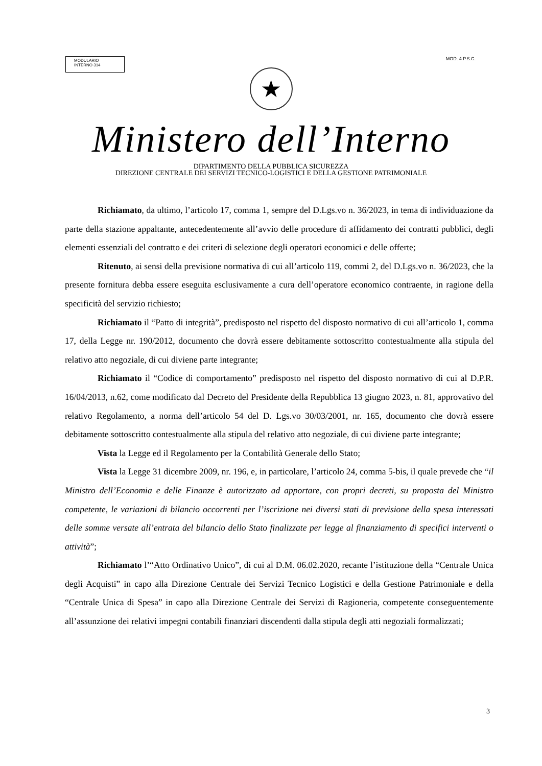MODULARIO
INTERNO 314
MOD. 4 P.S.C.
★
Ministero dell’Interno
DIPARTIMENTO DELLA PUBBLICA SICUREZZA
DIREZIONE CENTRALE DEI SERVIZI TECNICO-LOGISTICI E DELLA GESTIONE PATRIMONIALE
Richiamato, da ultimo, l’articolo 17, comma 1, sempre del D.Lgs.vo n. 36/2023, in tema di individuazione da parte della stazione appaltante, antecedentemente all’avvio delle procedure di affidamento dei contratti pubblici, degli elementi essenziali del contratto e dei criteri di selezione degli operatori economici e delle offerte;
Ritenuto, ai sensi della previsione normativa di cui all’articolo 119, commi 2, del D.Lgs.vo n. 36/2023, che la presente fornitura debba essere eseguita esclusivamente a cura dell’operatore economico contraente, in ragione della specificità del servizio richiesto;
Richiamato il “Patto di integrità”, predisposto nel rispetto del disposto normativo di cui all’articolo 1, comma 17, della Legge nr. 190/2012, documento che dovrà essere debitamente sottoscritto contestualmente alla stipula del relativo atto negoziale, di cui diviene parte integrante;
Richiamato il “Codice di comportamento” predisposto nel rispetto del disposto normativo di cui al D.P.R. 16/04/2013, n.62, come modificato dal Decreto del Presidente della Repubblica 13 giugno 2023, n. 81, approvativo del relativo Regolamento, a norma dell’articolo 54 del D. Lgs.vo 30/03/2001, nr. 165, documento che dovrà essere debitamente sottoscritto contestualmente alla stipula del relativo atto negoziale, di cui diviene parte integrante;
Vista la Legge ed il Regolamento per la Contabilità Generale dello Stato;
Vista la Legge 31 dicembre 2009, nr. 196, e, in particolare, l’articolo 24, comma 5-bis, il quale prevede che “il Ministro dell’Economia e delle Finanze è autorizzato ad apportare, con propri decreti, su proposta del Ministro competente, le variazioni di bilancio occorrenti per l’iscrizione nei diversi stati di previsione della spesa interessati delle somme versate all’entrata del bilancio dello Stato finalizzate per legge al finanziamento di specifici interventi o attività”;
Richiamato l’“Atto Ordinativo Unico”, di cui al D.M. 06.02.2020, recante l’istituzione della “Centrale Unica degli Acquisti” in capo alla Direzione Centrale dei Servizi Tecnico Logistici e della Gestione Patrimoniale e della “Centrale Unica di Spesa” in capo alla Direzione Centrale dei Servizi di Ragioneria, competente conseguentemente all’assunzione dei relativi impegni contabili finanziari discendenti dalla stipula degli atti negoziali formalizzati;
3